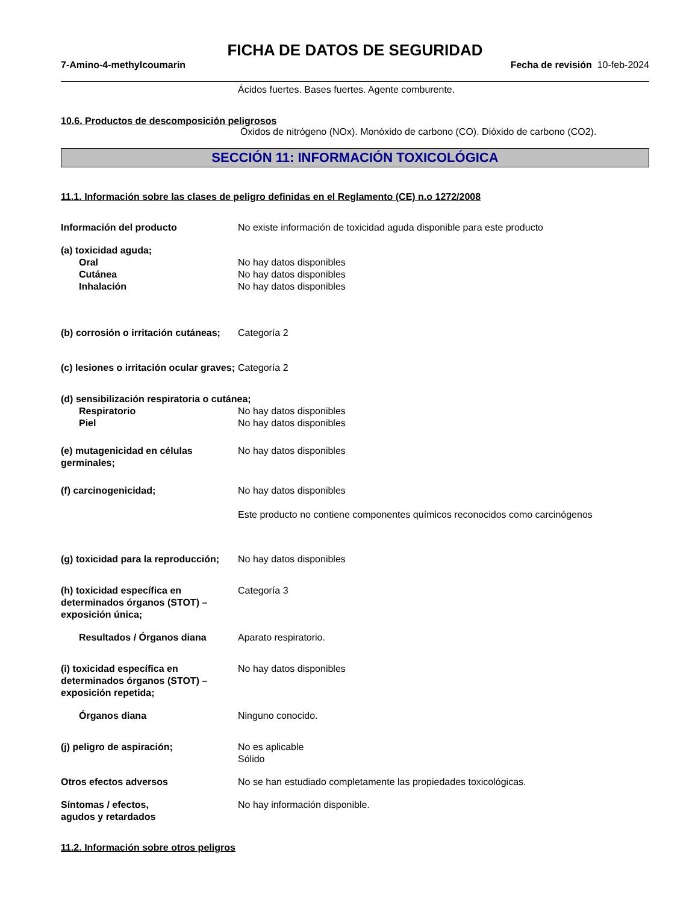FICHA DE DATOS DE SEGURIDAD
7-Amino-4-methylcoumarin Fecha de revisión 10-feb-2024
Ácidos fuertes. Bases fuertes. Agente comburente.
10.6. Productos de descomposición peligrosos
Óxidos de nitrógeno (NOx). Monóxido de carbono (CO). Dióxido de carbono (CO2).
SECCIÓN 11: INFORMACIÓN TOXICOLÓGICA
11.1. Información sobre las clases de peligro definidas en el Reglamento (CE) n.o 1272/2008
Información del producto No existe información de toxicidad aguda disponible para este producto
(a) toxicidad aguda;
Oral No hay datos disponibles
Cutánea No hay datos disponibles
Inhalación No hay datos disponibles
(b) corrosión o irritación cutáneas;
Categoría 2
(c) lesiones o irritación ocular graves;
Categoría 2
(d) sensibilización respiratoria o cutánea;
Respiratorio No hay datos disponibles
Piel No hay datos disponibles
(e) mutagenicidad en células germinales;
No hay datos disponibles
(f) carcinogenicidad; No hay datos disponibles
Este producto no contiene componentes químicos reconocidos como carcinógenos
(g) toxicidad para la reproducción;
No hay datos disponibles
(h) toxicidad específica en determinados órganos (STOT) – exposición única;
Categoría 3
Resultados / Órganos diana Aparato respiratorio.
(i) toxicidad específica en determinados órganos (STOT) – exposición repetida;
No hay datos disponibles
Órganos diana Ninguno conocido.
(j) peligro de aspiración; No es aplicable
Sólido
Otros efectos adversos No se han estudiado completamente las propiedades toxicológicas.
Síntomas / efectos,
agudos y retardados
No hay información disponible.
11.2. Información sobre otros peligros